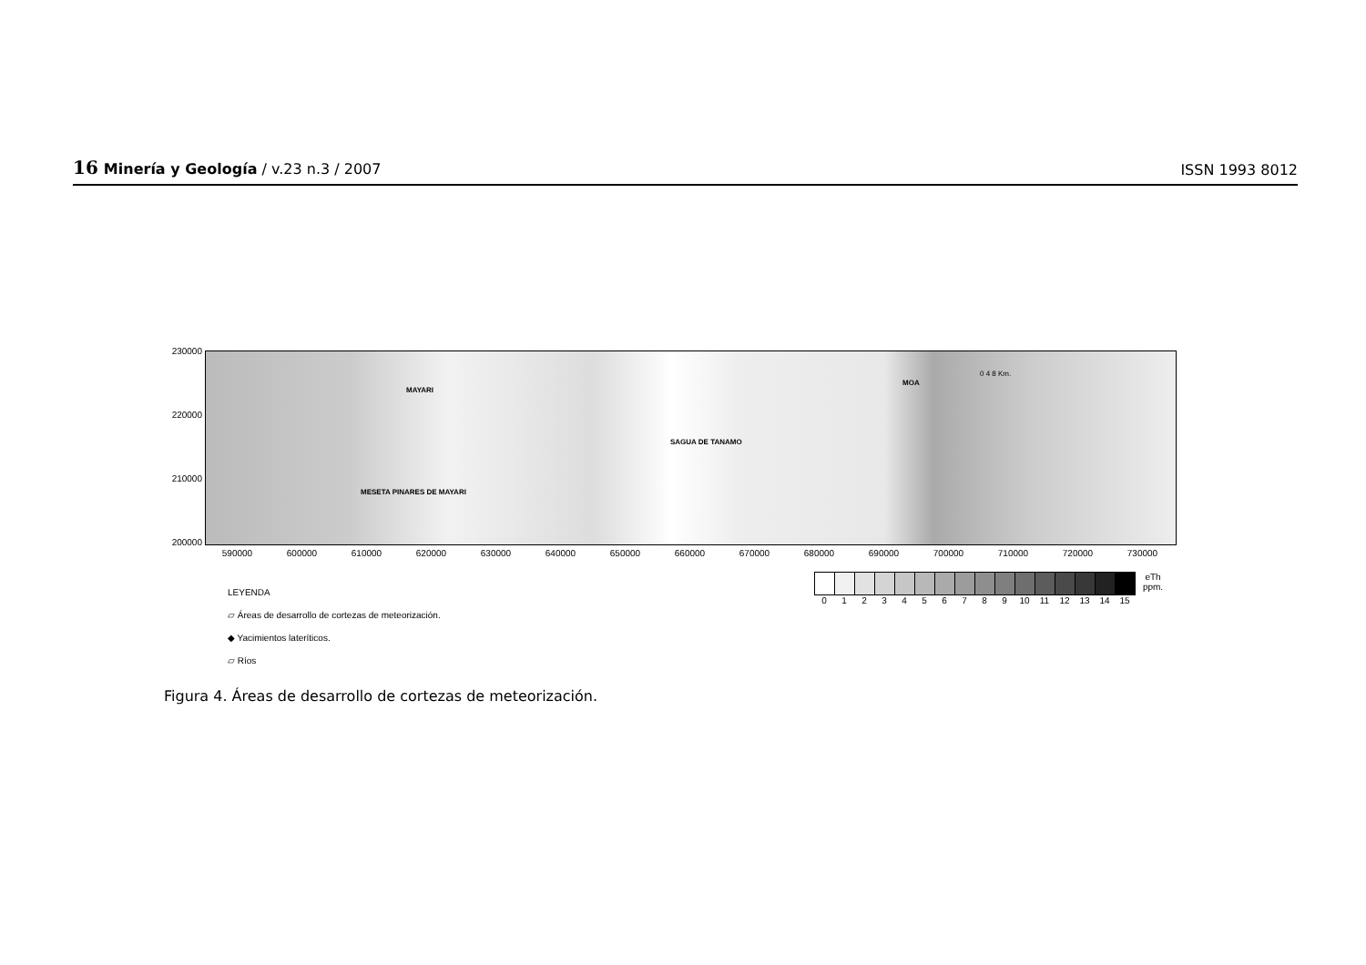16 Minería y Geología / v.23 n.3 / 2007
ISSN 1993 8012
230000
220000
210000
200000
MAYARI
SAGUA DE TANAMO
MOA
MESETA PINARES DE MAYARI
0 4 8 Km.
590000 600000 610000 620000 630000 640000 650000 660000 670000 680000 690000 700000 710000 720000 730000
LEYENDA
▱ Áreas de desarrollo de cortezas de meteorización.
◆ Yacimientos lateríticos.
▱ Ríos
0 1 2 3 4 5 6 7 8 9 10 11 12 13 14 15 eTh ppm.
Figura 4. Áreas de desarrollo de cortezas de meteorización.